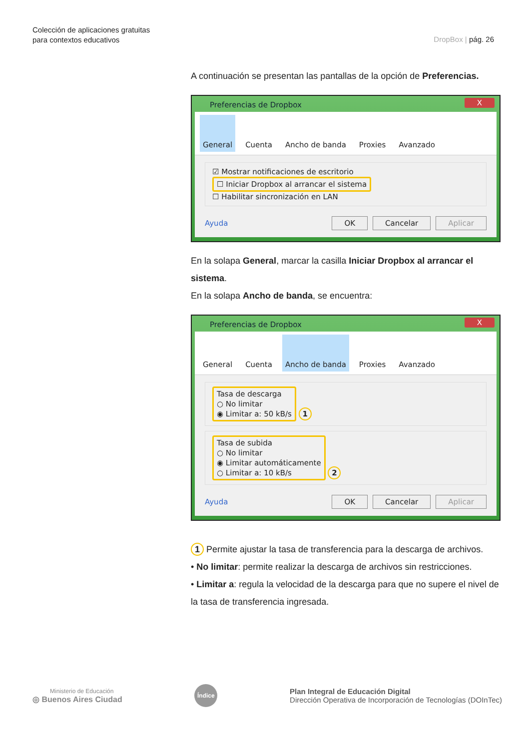Colección de aplicaciones gratuitas
para contextos educativos
DropBox | pág. 26
A continuación se presentan las pantallas de la opción de Preferencias.
Preferencias de Dropbox X
General Cuenta Ancho de banda Proxies Avanzado
☑ Mostrar notificaciones de escritorio
☐ Iniciar Dropbox al arrancar el sistema
☐ Habilitar sincronización en LAN
Ayuda OK Cancelar Aplicar
En la solapa General, marcar la casilla Iniciar Dropbox al arrancar el sistema.
En la solapa Ancho de banda, se encuentra:
Preferencias de Dropbox X
General Cuenta Ancho de banda Proxies Avanzado
Tasa de descarga
○ No limitar
◉ Limitar a: 50 kB/s 1
Tasa de subida
○ No limitar
◉ Limitar automáticamente
○ Limitar a: 10 kB/s 2
Ayuda OK Cancelar Aplicar
1 Permite ajustar la tasa de transferencia para la descarga de archivos.
• No limitar: permite realizar la descarga de archivos sin restricciones.
• Limitar a: regula la velocidad de la descarga para que no supere el nivel de la tasa de transferencia ingresada.
Ministerio de Educación
◎ Buenos Aires Ciudad
Índice
Plan Integral de Educación Digital
Dirección Operativa de Incorporación de Tecnologías (DOInTec)